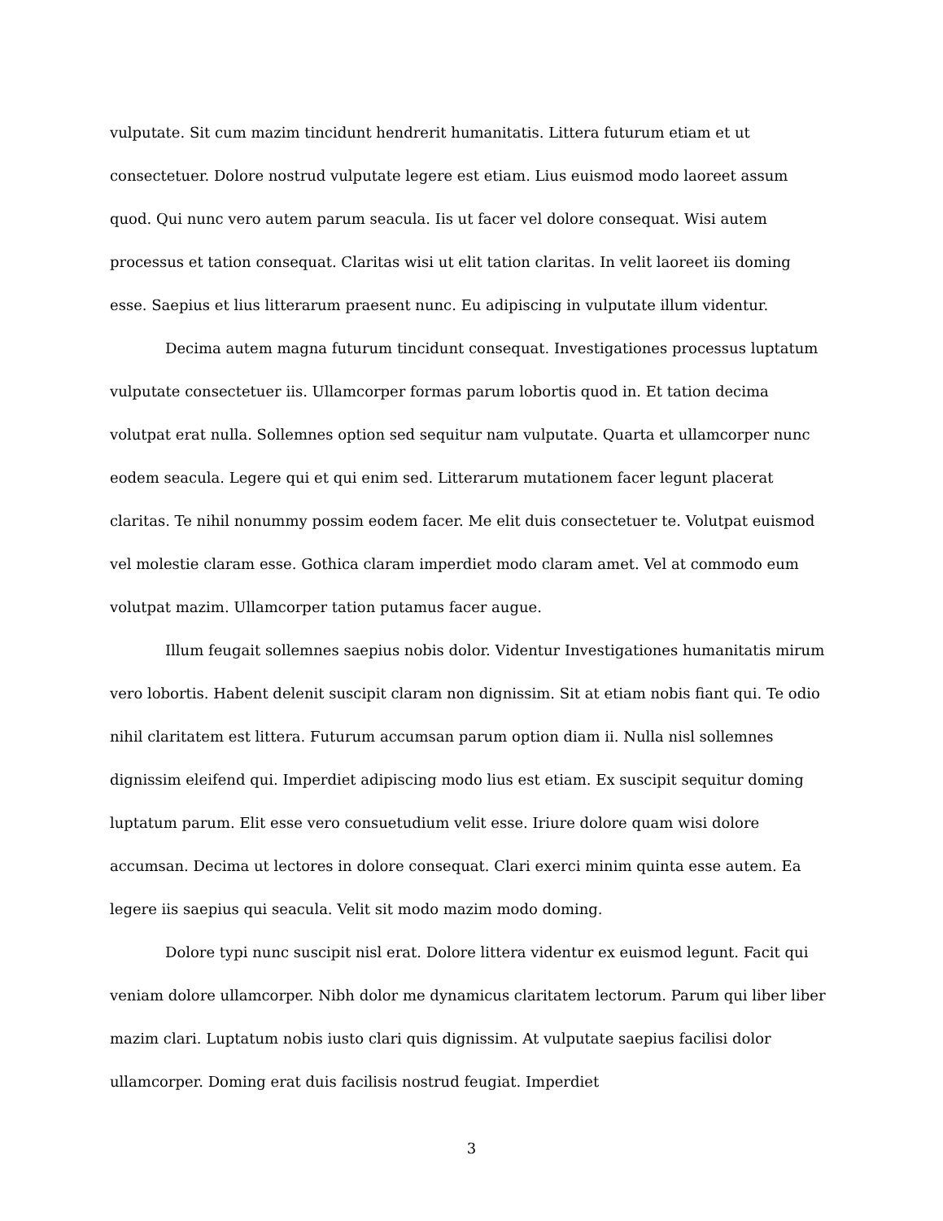vulputate. Sit cum mazim tincidunt hendrerit humanitatis. Littera futurum etiam et ut consectetuer. Dolore nostrud vulputate legere est etiam. Lius euismod modo laoreet assum quod. Qui nunc vero autem parum seacula. Iis ut facer vel dolore consequat. Wisi autem processus et tation consequat. Claritas wisi ut elit tation claritas. In velit laoreet iis doming esse. Saepius et lius litterarum praesent nunc. Eu adipiscing in vulputate illum videntur.
Decima autem magna futurum tincidunt consequat. Investigationes processus luptatum vulputate consectetuer iis. Ullamcorper formas parum lobortis quod in. Et tation decima volutpat erat nulla. Sollemnes option sed sequitur nam vulputate. Quarta et ullamcorper nunc eodem seacula. Legere qui et qui enim sed. Litterarum mutationem facer legunt placerat claritas. Te nihil nonummy possim eodem facer. Me elit duis consectetuer te. Volutpat euismod vel molestie claram esse. Gothica claram imperdiet modo claram amet. Vel at commodo eum volutpat mazim. Ullamcorper tation putamus facer augue.
Illum feugait sollemnes saepius nobis dolor. Videntur Investigationes humanitatis mirum vero lobortis. Habent delenit suscipit claram non dignissim. Sit at etiam nobis fiant qui. Te odio nihil claritatem est littera. Futurum accumsan parum option diam ii. Nulla nisl sollemnes dignissim eleifend qui. Imperdiet adipiscing modo lius est etiam. Ex suscipit sequitur doming luptatum parum. Elit esse vero consuetudium velit esse. Iriure dolore quam wisi dolore accumsan. Decima ut lectores in dolore consequat. Clari exerci minim quinta esse autem. Ea legere iis saepius qui seacula. Velit sit modo mazim modo doming.
Dolore typi nunc suscipit nisl erat. Dolore littera videntur ex euismod legunt. Facit qui veniam dolore ullamcorper. Nibh dolor me dynamicus claritatem lectorum. Parum qui liber liber mazim clari. Luptatum nobis iusto clari quis dignissim. At vulputate saepius facilisi dolor ullamcorper. Doming erat duis facilisis nostrud feugiat. Imperdiet
3